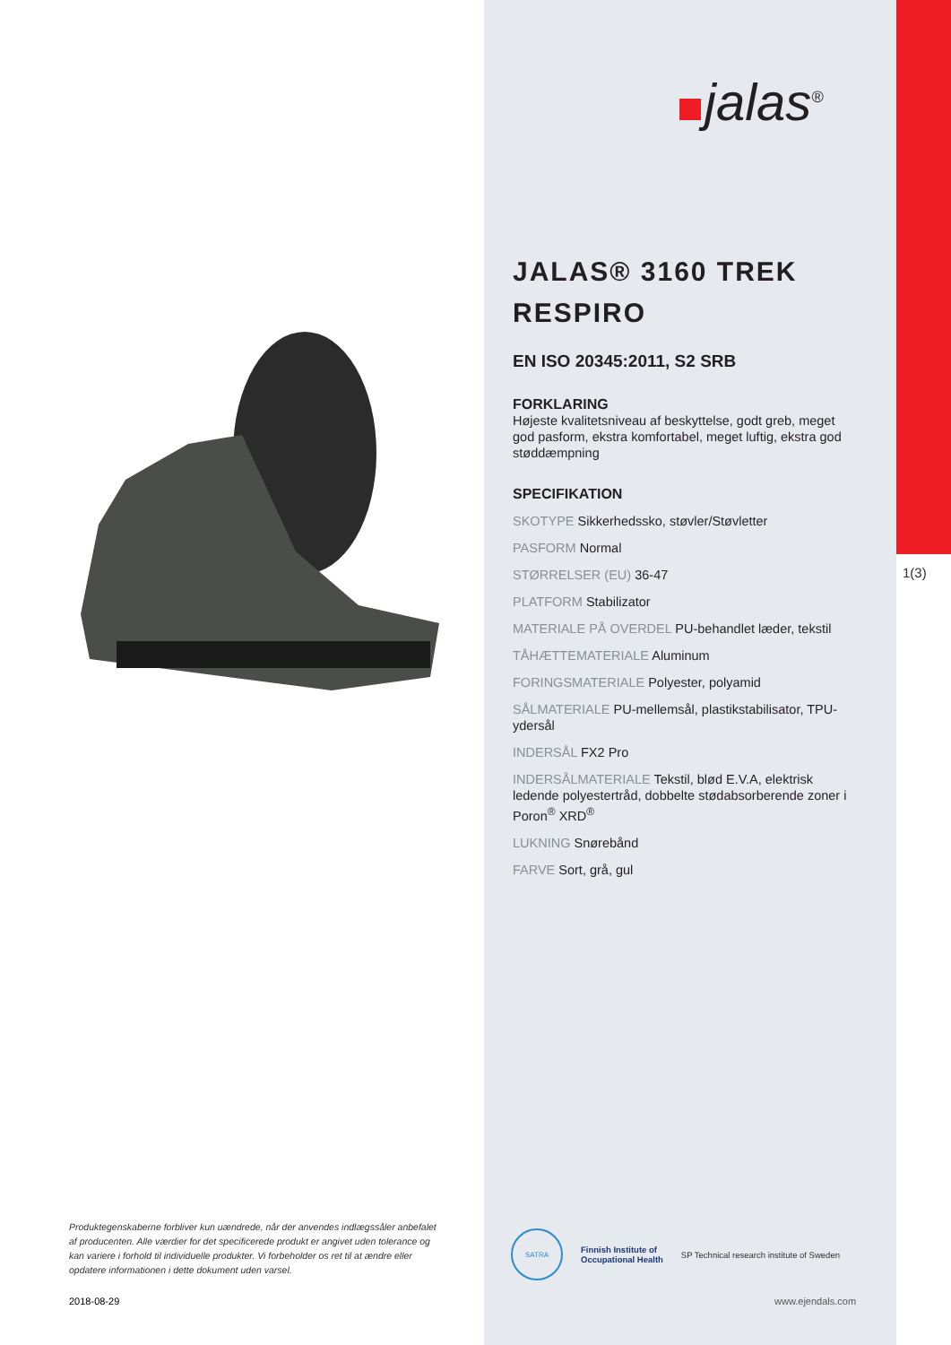Produktegenskaberne forbliver kun uændrede, når der anvendes indlægssåler anbefalet af producenten. Alle værdier for det specificerede produkt er angivet uden tolerance og kan variere i forhold til individuelle produkter. Vi forbeholder os ret til at ændre eller opdatere informationen i dette dokument uden varsel.
2018-08-29
jalas<sup>®</sup>
JALAS® 3160 TREK RESPIRO
EN ISO 20345:2011, S2 SRB
FORKLARING
Højeste kvalitetsniveau af beskyttelse, godt greb, meget god pasform, ekstra komfortabel, meget luftig, ekstra god støddæmpning
SPECIFIKATION
SKOTYPE Sikkerhedssko, støvler/Støvletter
PASFORM Normal
STØRRELSER (EU) 36-47
PLATFORM Stabilizator
MATERIALE PÅ OVERDEL PU-behandlet læder, tekstil
TÅHÆTTEMATERIALE Aluminum
FORINGSMATERIALE Polyester, polyamid
SÅLMATERIALE PU-mellemsål, plastikstabilisator, TPU-ydersål
INDERSÅL FX2 Pro
INDERSÅLMATERIALE Tekstil, blød E.V.A, elektrisk ledende polyestertråd, dobbelte stødabsorberende zoner i Poron<sup>®</sup> XRD<sup>®</sup>
LUKNING Snørebånd
FARVE Sort, grå, gul
SATRA
Finnish Institute of
Occupational Health
SP Technical research institute of Sweden
www.ejendals.com
1(3)